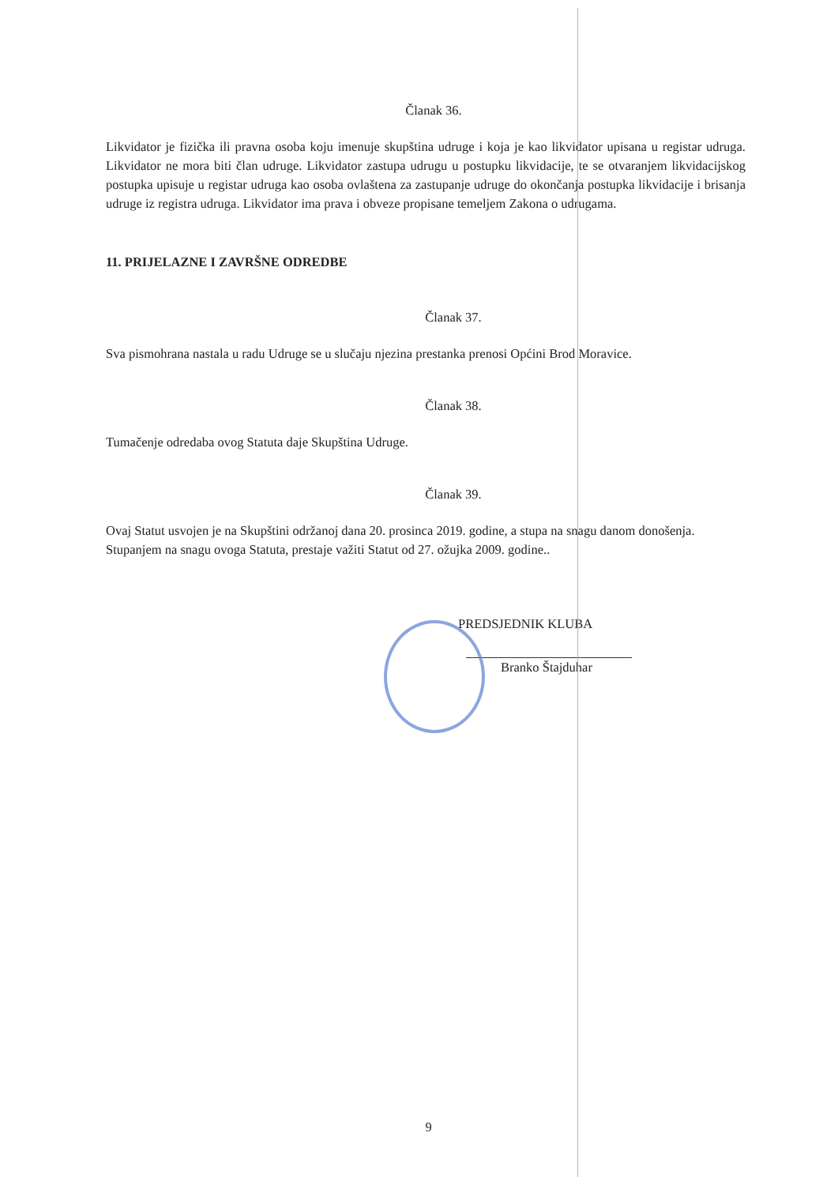Članak 36.
Likvidator je fizička ili pravna osoba koju imenuje skupština udruge i koja je kao likvidator upisana u registar udruga. Likvidator ne mora biti član udruge. Likvidator zastupa udrugu u postupku likvidacije, te se otvaranjem likvidacijskog postupka upisuje u registar udruga kao osoba ovlaštena za zastupanje udruge do okončanja postupka likvidacije i brisanja udruge iz registra udruga. Likvidator ima prava i obveze propisane temeljem Zakona o udrugama.
11. PRIJELAZNE I ZAVRŠNE ODREDBE
Članak 37.
Sva pismohrana nastala u radu Udruge se u slučaju njezina prestanka prenosi Općini Brod Moravice.
Članak 38.
Tumačenje odredaba ovog Statuta daje Skupština Udruge.
Članak 39.
Ovaj Statut usvojen je na Skupštini održanoj dana 20. prosinca 2019. godine, a stupa na snagu danom donošenja.
Stupanjem na snagu ovoga Statuta, prestaje važiti Statut od 27. ožujka 2009. godine..
PREDSJEDNIK KLUBA
Branko Štajduhar
9